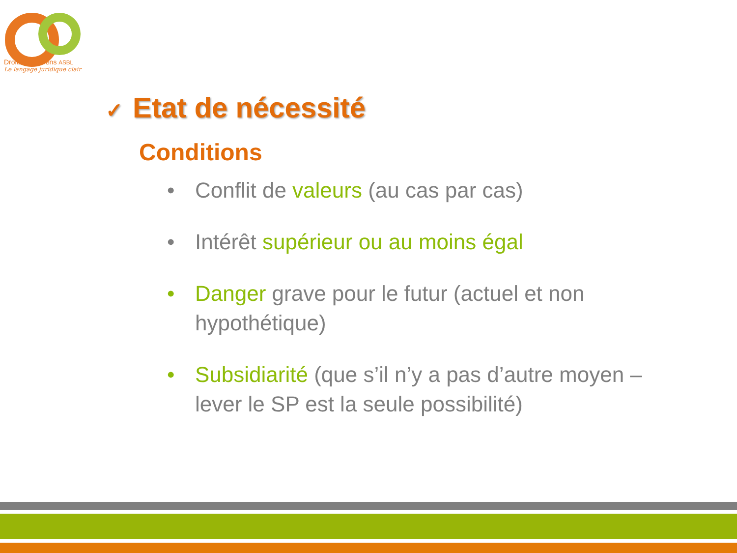Droits Quotidiens ASBL
Le langage juridique clair
✓ Etat de nécessité
Conditions
• Conflit de valeurs (au cas par cas)
• Intérêt supérieur ou au moins égal
• Danger grave pour le futur (actuel et non hypothétique)
• Subsidiarité (que s’il n’y a pas d’autre moyen – lever le SP est la seule possibilité)